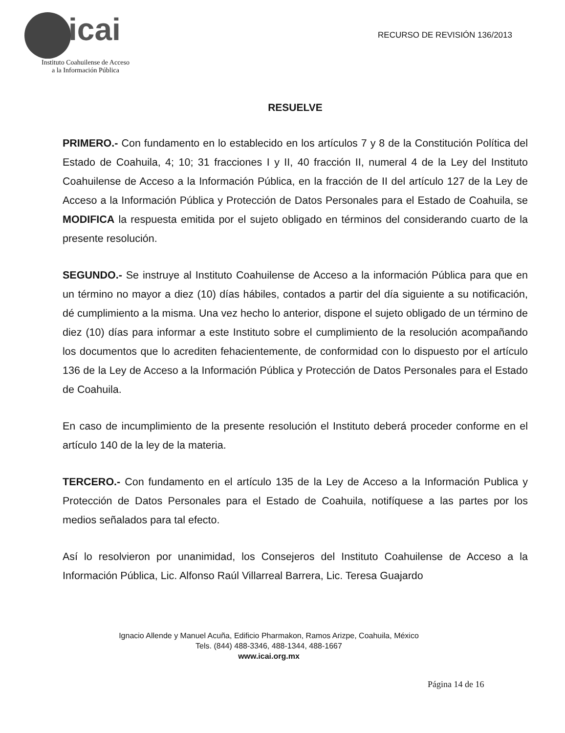icai
Instituto Coahuilense de Acceso
a la Información Pública
RECURSO DE REVISIÓN 136/2013
RESUELVE
PRIMERO.- Con fundamento en lo establecido en los artículos 7 y 8 de la Constitución Política del Estado de Coahuila, 4; 10; 31 fracciones I y II, 40 fracción II, numeral 4 de la Ley del Instituto Coahuilense de Acceso a la Información Pública, en la fracción de II del artículo 127 de la Ley de Acceso a la Información Pública y Protección de Datos Personales para el Estado de Coahuila, se MODIFICA la respuesta emitida por el sujeto obligado en términos del considerando cuarto de la presente resolución.
SEGUNDO.- Se instruye al Instituto Coahuilense de Acceso a la información Pública para que en un término no mayor a diez (10) días hábiles, contados a partir del día siguiente a su notificación, dé cumplimiento a la misma. Una vez hecho lo anterior, dispone el sujeto obligado de un término de diez (10) días para informar a este Instituto sobre el cumplimiento de la resolución acompañando los documentos que lo acrediten fehacientemente, de conformidad con lo dispuesto por el artículo 136 de la Ley de Acceso a la Información Pública y Protección de Datos Personales para el Estado de Coahuila.
En caso de incumplimiento de la presente resolución el Instituto deberá proceder conforme en el artículo 140 de la ley de la materia.
TERCERO.- Con fundamento en el artículo 135 de la Ley de Acceso a la Información Publica y Protección de Datos Personales para el Estado de Coahuila, notifíquese a las partes por los medios señalados para tal efecto.
Así lo resolvieron por unanimidad, los Consejeros del Instituto Coahuilense de Acceso a la Información Pública, Lic. Alfonso Raúl Villarreal Barrera, Lic. Teresa Guajardo
Ignacio Allende y Manuel Acuña, Edificio Pharmakon, Ramos Arizpe, Coahuila, México
Tels. (844) 488-3346, 488-1344, 488-1667
www.icai.org.mx
Página 14 de 16